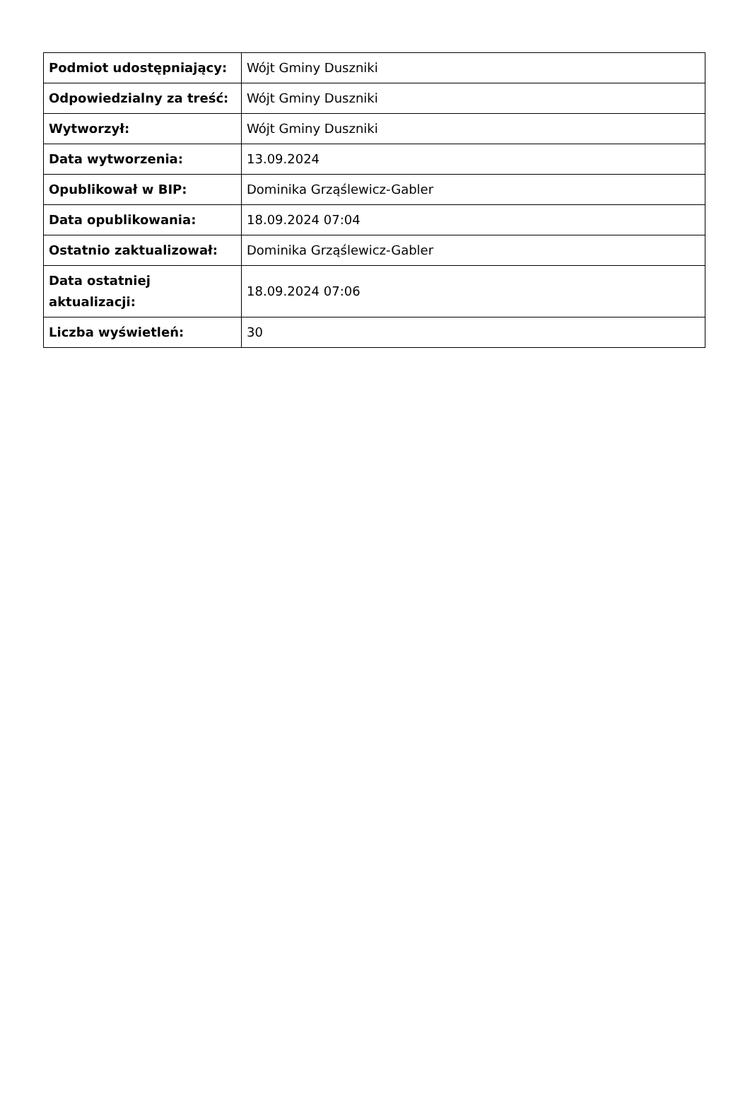| Podmiot udostępniający: | Wójt Gminy Duszniki |
| Odpowiedzialny za treść: | Wójt Gminy Duszniki |
| Wytworzył: | Wójt Gminy Duszniki |
| Data wytworzenia: | 13.09.2024 |
| Opublikował w BIP: | Dominika Grząślewicz-Gabler |
| Data opublikowania: | 18.09.2024 07:04 |
| Ostatnio zaktualizował: | Dominika Grząślewicz-Gabler |
| Data ostatniej aktualizacji: | 18.09.2024 07:06 |
| Liczba wyświetleń: | 30 |